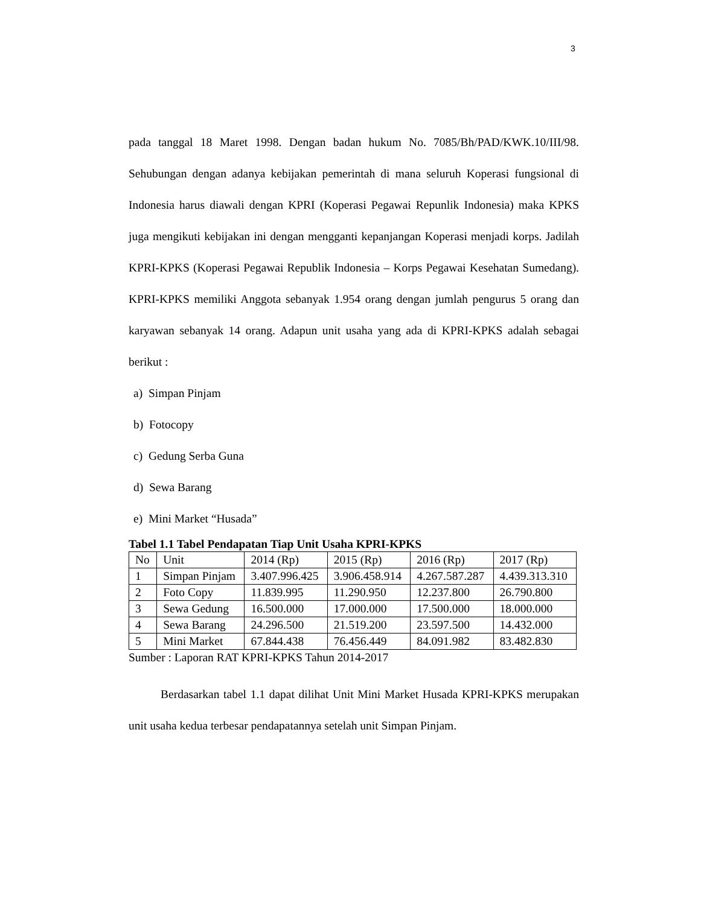3
pada tanggal 18 Maret 1998. Dengan badan hukum No. 7085/Bh/PAD/KWK.10/III/98. Sehubungan dengan adanya kebijakan pemerintah di mana seluruh Koperasi fungsional di Indonesia harus diawali dengan KPRI (Koperasi Pegawai Repunlik Indonesia) maka KPKS juga mengikuti kebijakan ini dengan mengganti kepanjangan Koperasi menjadi korps. Jadilah KPRI-KPKS (Koperasi Pegawai Republik Indonesia – Korps Pegawai Kesehatan Sumedang). KPRI-KPKS memiliki Anggota sebanyak 1.954 orang dengan jumlah pengurus 5 orang dan karyawan sebanyak 14 orang. Adapun unit usaha yang ada di KPRI-KPKS adalah sebagai berikut :
a) Simpan Pinjam
b) Fotocopy
c) Gedung Serba Guna
d) Sewa Barang
e) Mini Market “Husada”
Tabel 1.1 Tabel Pendapatan Tiap Unit Usaha KPRI-KPKS
| No | Unit | 2014 (Rp) | 2015 (Rp) | 2016 (Rp) | 2017 (Rp) |
| --- | --- | --- | --- | --- | --- |
| 1 | Simpan Pinjam | 3.407.996.425 | 3.906.458.914 | 4.267.587.287 | 4.439.313.310 |
| 2 | Foto Copy | 11.839.995 | 11.290.950 | 12.237.800 | 26.790.800 |
| 3 | Sewa Gedung | 16.500.000 | 17.000.000 | 17.500.000 | 18.000.000 |
| 4 | Sewa Barang | 24.296.500 | 21.519.200 | 23.597.500 | 14.432.000 |
| 5 | Mini Market | 67.844.438 | 76.456.449 | 84.091.982 | 83.482.830 |
Sumber : Laporan RAT KPRI-KPKS Tahun 2014-2017
Berdasarkan tabel 1.1 dapat dilihat Unit Mini Market Husada KPRI-KPKS merupakan unit usaha kedua terbesar pendapatannya setelah unit Simpan Pinjam.